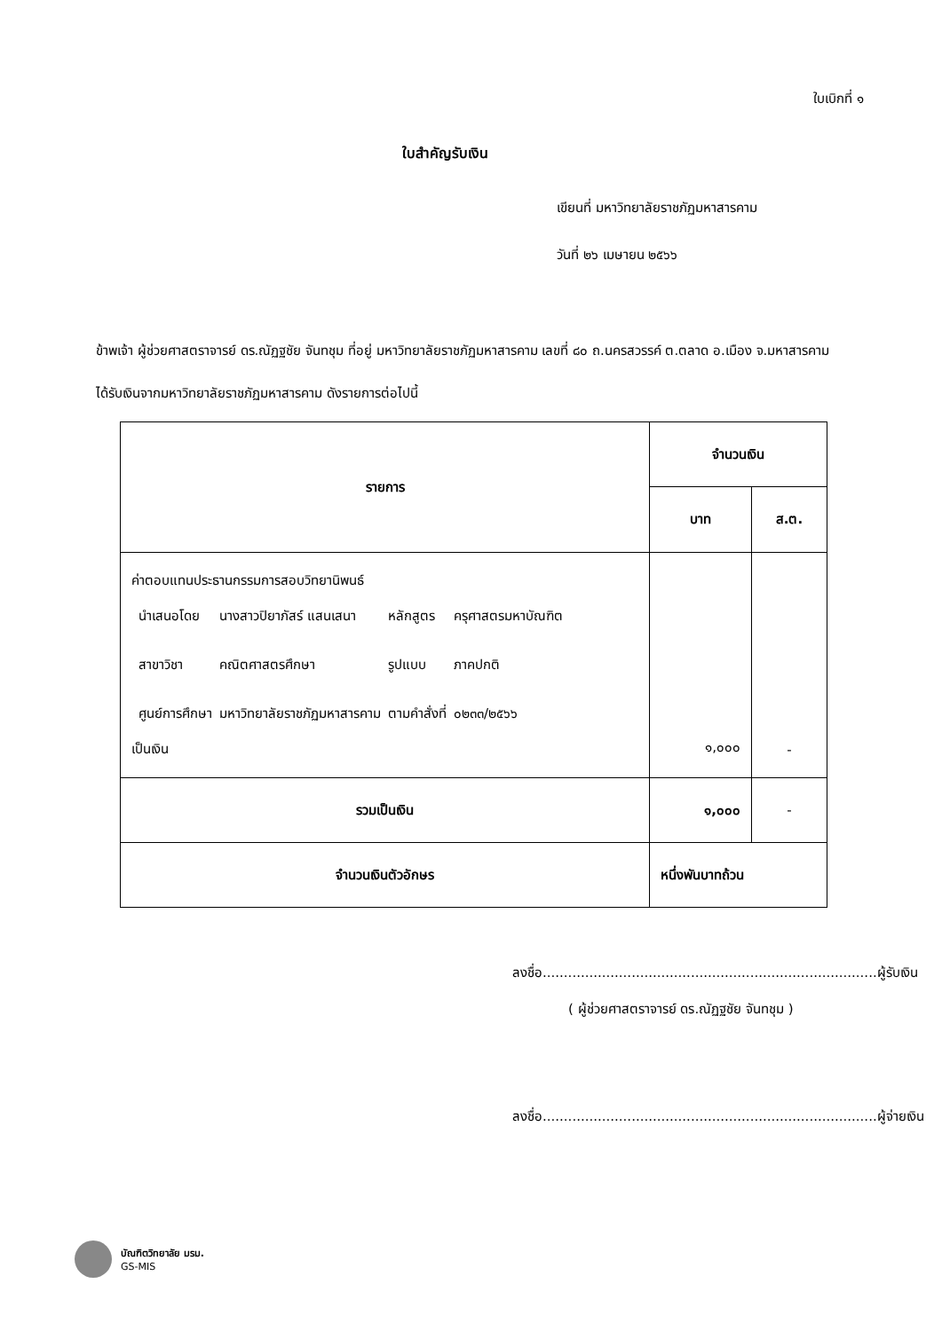ใบเบิกที่ ๑
ใบสำคัญรับเงิน
เขียนที่ มหาวิทยาลัยราชภัฏมหาสารคาม
วันที่ ๒๖ เมษายน ๒๕๖๖
ข้าพเจ้า ผู้ช่วยศาสตราจารย์ ดร.ณัฏฐชัย จันทชุม ที่อยู่ มหาวิทยาลัยราชภัฏมหาสารคาม เลขที่ ๘๐ ถ.นครสวรรค์ ต.ตลาด อ.เมือง จ.มหาสารคาม
ได้รับเงินจากมหาวิทยาลัยราชภัฏมหาสารคาม ดังรายการต่อไปนี้
| รายการ | จำนวนเงิน | |
| --- | --- | --- |
| | บาท | ส.ต. |
| ค่าตอบแทนประธานกรรมการสอบวิทยานิพนธ์ / นำเสนอโดย / นางสาวปิยาภัสร์ แสนเสนา / หลักสูตร / ครุศาสตรมหาบัณฑิต / / สาขาวิชา / คณิตศาสตรศึกษา / รูปแบบ / ภาคปกติ / / ศูนย์การศึกษา / มหาวิทยาลัยราชภัฏมหาสารคาม / ตามคำสั่งที่ / ๐๒๓๓/๒๕๖๖ / เป็นเงิน | ๑,๐๐๐ | - |
| รวมเป็นเงิน | ๑,๐๐๐ | - |
| จำนวนเงินตัวอักษร | หนึ่งพันบาทถ้วน | |
ลงชื่อ...............................................................................ผู้รับเงิน
( ผู้ช่วยศาสตราจารย์ ดร.ณัฏฐชัย จันทชุม )
ลงชื่อ...............................................................................ผู้จ่ายเงิน
บัณฑิตวิทยาลัย มรม.
GS-MIS